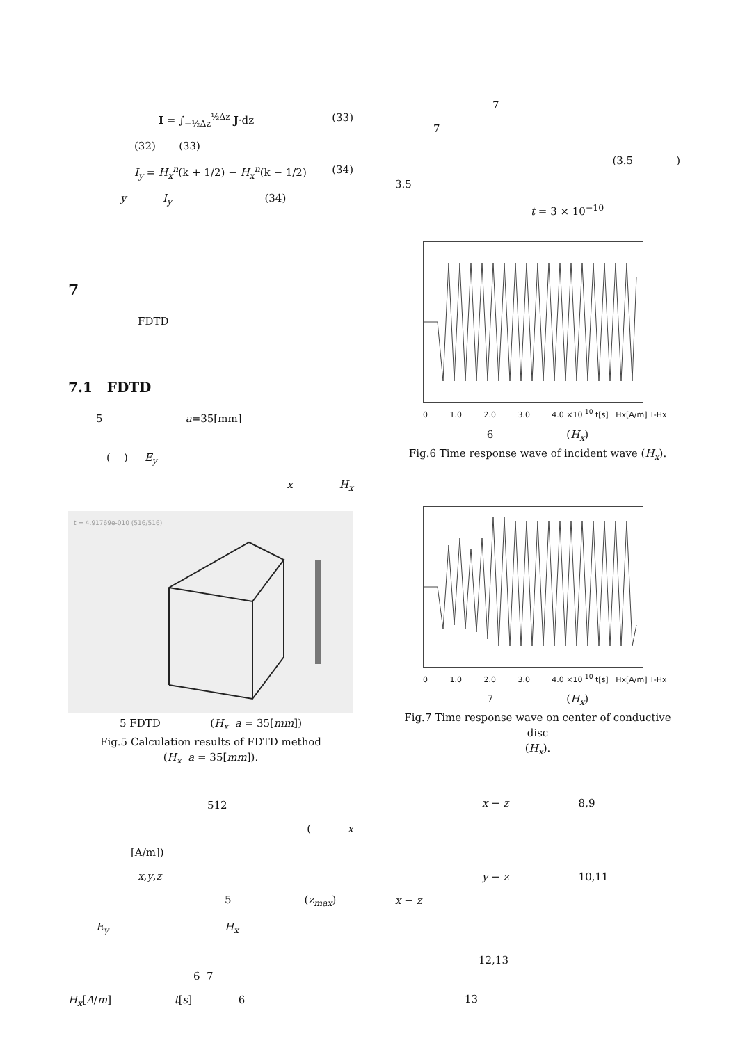I = ∫<sub>−½Δz</sub><sup>½Δz</sup> J·dz (33)
(32) (33)
I<sub>y</sub> = H<sub>x</sub><sup>n</sup>(k + 1/2) − H<sub>x</sub><sup>n</sup>(k − 1/2) (34)
y I<sub>y</sub> (34)
7
FDTD
7.1 FDTD
5 a=35[mm]
( ) E<sub>y</sub>
x H<sub>x</sub>
t = 4.91769e-010 (516/516)
5 FDTD (H<sub>x</sub> a = 35[mm])
Fig.5 Calculation results of FDTD method
(H<sub>x</sub> a = 35[mm]).
512
( x
[A/m])
x,y,z
5 (z<sub>max</sub>)
E<sub>y</sub> H<sub>x</sub>
6 7
H<sub>x</sub>[A/m] t[s] 6
7
7
(3.5 )
3.5
t = 3 × 10<sup>−10</sup>
0 1.0 2.0 3.0 4.0 ×10<sup>-10</sup> t[s] Hx[A/m] T-Hx
6 (H<sub>x</sub>)
Fig.6 Time response wave of incident wave (H<sub>x</sub>).
0 1.0 2.0 3.0 4.0 ×10<sup>-10</sup> t[s] Hx[A/m] T-Hx
7 (H<sub>x</sub>)
Fig.7 Time response wave on center of conductive disc
(H<sub>x</sub>).
x − z 8,9
y − z 10,11
x − z
12,13
13